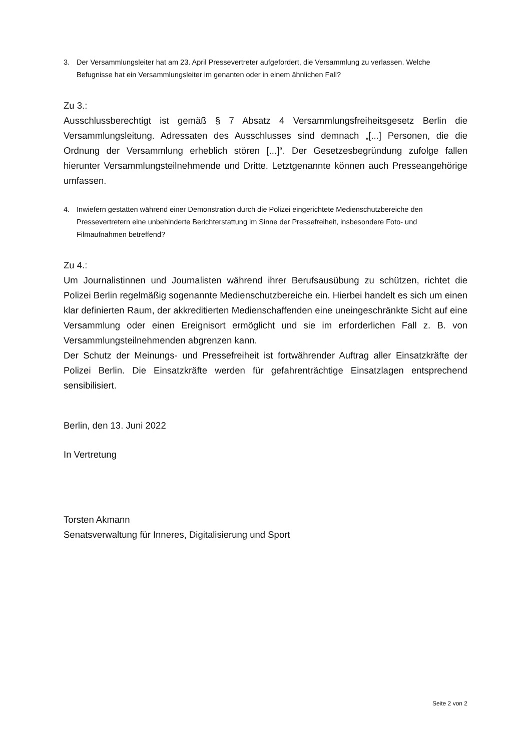3. Der Versammlungsleiter hat am 23. April Pressevertreter aufgefordert, die Versammlung zu verlassen. Welche Befugnisse hat ein Versammlungsleiter im genanten oder in einem ähnlichen Fall?
Zu 3.:
Ausschlussberechtigt ist gemäß § 7 Absatz 4 Versammlungsfreiheitsgesetz Berlin die Versammlungsleitung. Adressaten des Ausschlusses sind demnach „[...] Personen, die die Ordnung der Versammlung erheblich stören [...]“. Der Gesetzesbegründung zufolge fallen hierunter Versammlungsteilnehmende und Dritte. Letztgenannte können auch Presseangehörige umfassen.
4. Inwiefern gestatten während einer Demonstration durch die Polizei eingerichtete Medienschutzbereiche den Pressevertretern eine unbehinderte Berichterstattung im Sinne der Pressefreiheit, insbesondere Foto- und Filmaufnahmen betreffend?
Zu 4.:
Um Journalistinnen und Journalisten während ihrer Berufsausübung zu schützen, richtet die Polizei Berlin regelmäßig sogenannte Medienschutzbereiche ein. Hierbei handelt es sich um einen klar definierten Raum, der akkreditierten Medienschaffenden eine uneingeschränkte Sicht auf eine Versammlung oder einen Ereignisort ermöglicht und sie im erforderlichen Fall z. B. von Versammlungsteilnehmenden abgrenzen kann.
Der Schutz der Meinungs- und Pressefreiheit ist fortwährender Auftrag aller Einsatzkräfte der Polizei Berlin. Die Einsatzkräfte werden für gefahrenträchtige Einsatzlagen entsprechend sensibilisiert.
Berlin, den 13. Juni 2022
In Vertretung
Torsten Akmann
Senatsverwaltung für Inneres, Digitalisierung und Sport
Seite 2 von 2